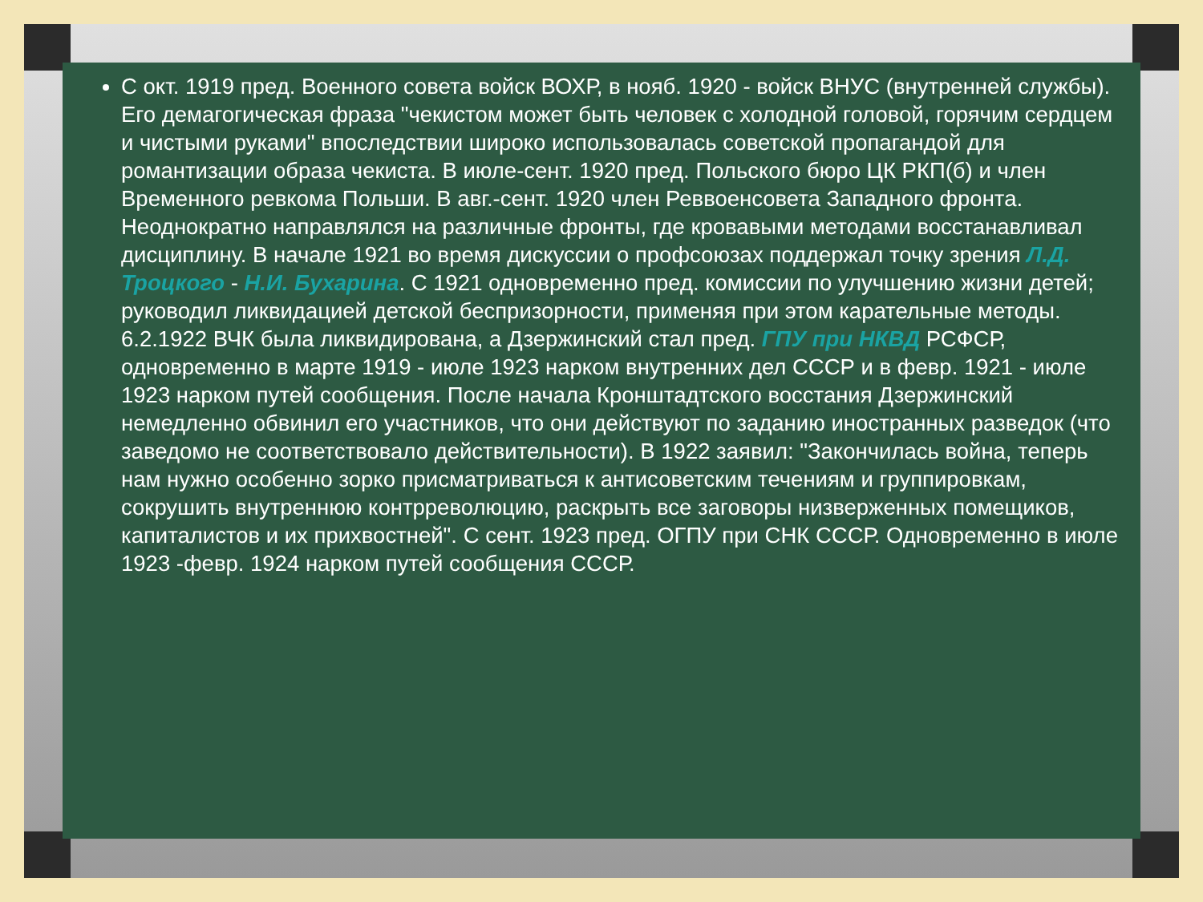С окт. 1919 пред. Военного совета войск ВОХР, в нояб. 1920 - войск ВНУС (внутренней службы). Его демагогическая фраза "чекистом может быть человек с холодной головой, горячим сердцем и чистыми руками" впоследствии широко использовалась советской пропагандой для романтизации образа чекиста. В июле-сент. 1920 пред. Польского бюро ЦК РКП(б) и член Временного ревкома Польши. В авг.-сент. 1920 член Реввоенсовета Западного фронта. Неоднократно направлялся на различные фронты, где кровавыми методами восстанавливал дисциплину. В начале 1921 во время дискуссии о профсоюзах поддержал точку зрения Л.Д. Троцкого - Н.И. Бухарина. С 1921 одновременно пред. комиссии по улучшению жизни детей; руководил ликвидацией детской беспризорности, применяя при этом карательные методы. 6.2.1922 ВЧК была ликвидирована, а Дзержинский стал пред. ГПУ при НКВД РСФСР, одновременно в марте 1919 - июле 1923 нарком внутренних дел СССР и в февр. 1921 - июле 1923 нарком путей сообщения. После начала Кронштадтского восстания Дзержинский немедленно обвинил его участников, что они действуют по заданию иностранных разведок (что заведомо не соответствовало действительности). В 1922 заявил: "Закончилась война, теперь нам нужно особенно зорко присматриваться к антисоветским течениям и группировкам, сокрушить внутреннюю контрреволюцию, раскрыть все заговоры низверженных помещиков, капиталистов и их прихвостней". С сент. 1923 пред. ОГПУ при СНК СССР. Одновременно в июле 1923 -февр. 1924 нарком путей сообщения СССР.